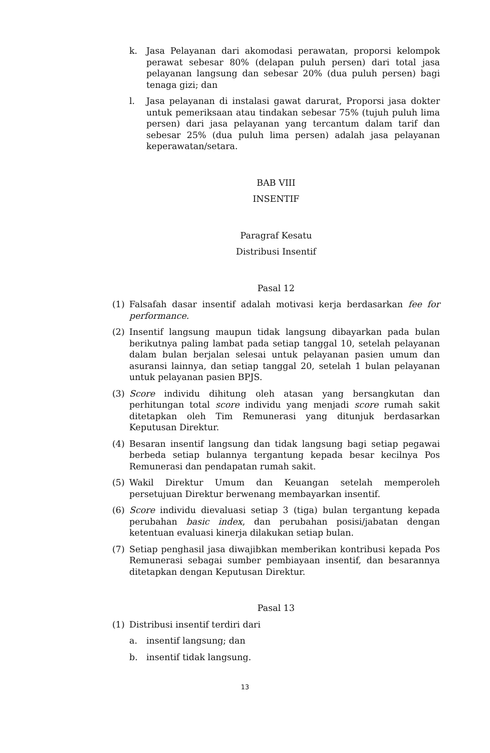k. Jasa Pelayanan dari akomodasi perawatan, proporsi kelompok perawat sebesar 80% (delapan puluh persen) dari total jasa pelayanan langsung dan sebesar 20% (dua puluh persen) bagi tenaga gizi; dan
l. Jasa pelayanan di instalasi gawat darurat, Proporsi jasa dokter untuk pemeriksaan atau tindakan sebesar 75% (tujuh puluh lima persen) dari jasa pelayanan yang tercantum dalam tarif dan sebesar 25% (dua puluh lima persen) adalah jasa pelayanan keperawatan/setara.
BAB VIII
INSENTIF
Paragraf Kesatu
Distribusi Insentif
Pasal 12
(1) Falsafah dasar insentif adalah motivasi kerja berdasarkan fee for performance.
(2) Insentif langsung maupun tidak langsung dibayarkan pada bulan berikutnya paling lambat pada setiap tanggal 10, setelah pelayanan dalam bulan berjalan selesai untuk pelayanan pasien umum dan asuransi lainnya, dan setiap tanggal 20, setelah 1 bulan pelayanan untuk pelayanan pasien BPJS.
(3) Score individu dihitung oleh atasan yang bersangkutan dan perhitungan total score individu yang menjadi score rumah sakit ditetapkan oleh Tim Remunerasi yang ditunjuk berdasarkan Keputusan Direktur.
(4) Besaran insentif langsung dan tidak langsung bagi setiap pegawai berbeda setiap bulannya tergantung kepada besar kecilnya Pos Remunerasi dan pendapatan rumah sakit.
(5) Wakil Direktur Umum dan Keuangan setelah memperoleh persetujuan Direktur berwenang membayarkan insentif.
(6) Score individu dievaluasi setiap 3 (tiga) bulan tergantung kepada perubahan basic index, dan perubahan posisi/jabatan dengan ketentuan evaluasi kinerja dilakukan setiap bulan.
(7) Setiap penghasil jasa diwajibkan memberikan kontribusi kepada Pos Remunerasi sebagai sumber pembiayaan insentif, dan besarannya ditetapkan dengan Keputusan Direktur.
Pasal 13
(1) Distribusi insentif terdiri dari
a. insentif langsung; dan
b. insentif tidak langsung.
13